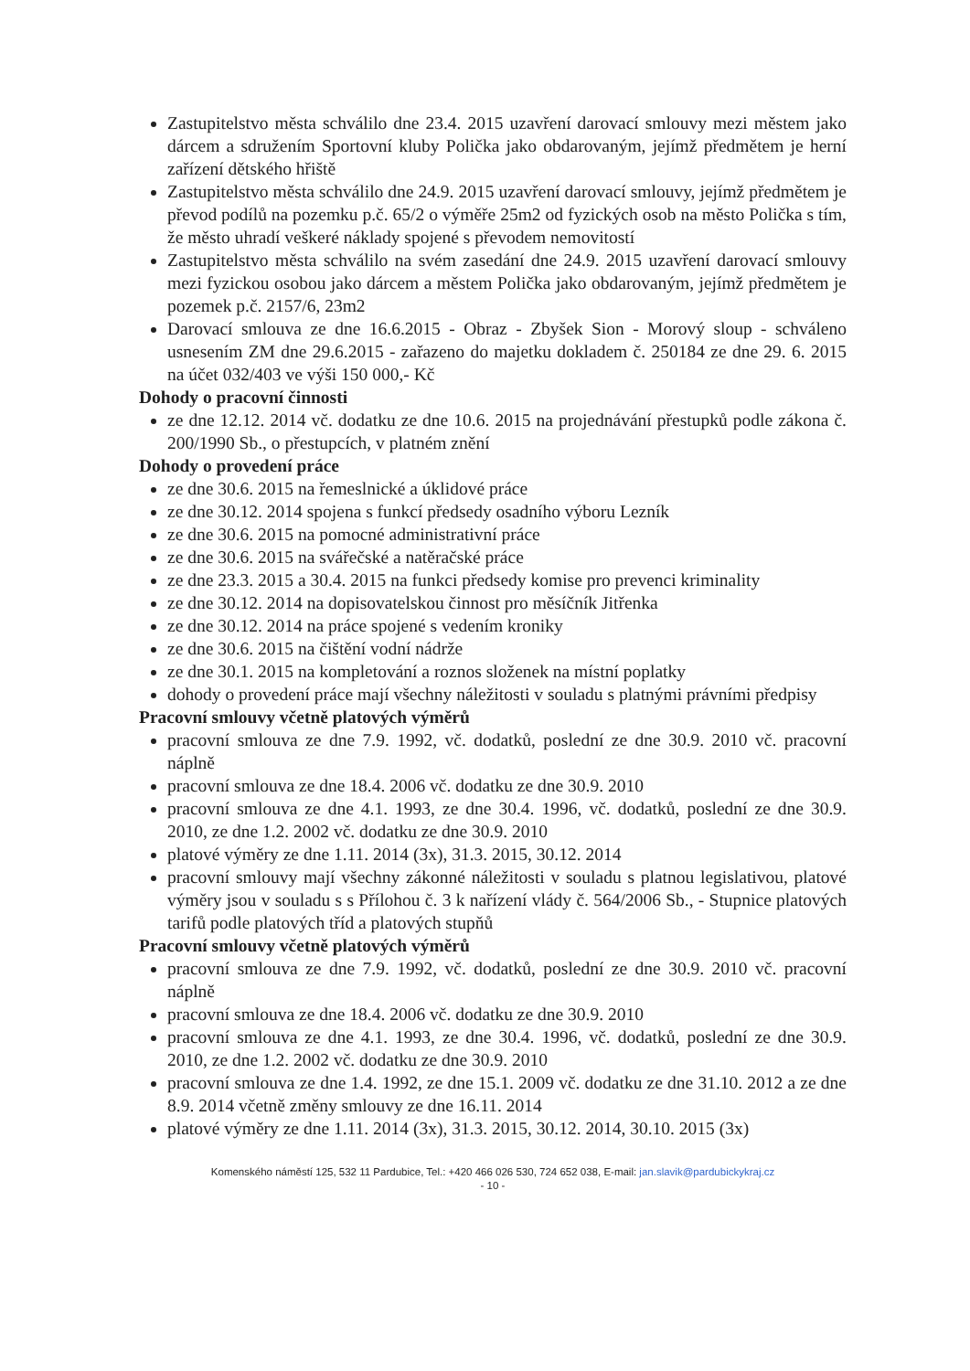Zastupitelstvo města schválilo dne 23.4. 2015 uzavření darovací smlouvy mezi městem jako dárcem a sdružením Sportovní kluby Polička jako obdarovaným, jejímž předmětem je herní zařízení dětského hřiště
Zastupitelstvo města schválilo dne 24.9. 2015 uzavření darovací smlouvy, jejímž předmětem je převod podílů na pozemku p.č. 65/2 o výměře 25m2 od fyzických osob na město Polička s tím, že město uhradí veškeré náklady spojené s převodem nemovitostí
Zastupitelstvo města schválilo na svém zasedání dne 24.9. 2015 uzavření darovací smlouvy mezi fyzickou osobou jako dárcem a městem Polička jako obdarovaným, jejímž předmětem je pozemek p.č. 2157/6, 23m2
Darovací smlouva ze dne 16.6.2015 - Obraz - Zbyšek Sion - Morový sloup - schváleno usnesením ZM dne 29.6.2015 - zařazeno do majetku dokladem č. 250184 ze dne 29. 6. 2015 na účet 032/403 ve výši 150 000,- Kč
Dohody o pracovní činnosti
ze dne 12.12. 2014 vč. dodatku ze dne 10.6. 2015 na projednávání přestupků podle zákona č. 200/1990 Sb., o přestupcích, v platném znění
Dohody o provedení práce
ze dne 30.6. 2015 na řemeslnické a úklidové práce
ze dne 30.12. 2014 spojena s funkcí předsedy osadního výboru Lezník
ze dne 30.6. 2015 na pomocné administrativní práce
ze dne 30.6. 2015 na svářečské a natěračské práce
ze dne 23.3. 2015 a 30.4. 2015 na funkci předsedy komise pro prevenci kriminality
ze dne 30.12. 2014 na dopisovatelskou činnost pro měsíčník Jitřenka
ze dne 30.12. 2014 na práce spojené s vedením kroniky
ze dne 30.6. 2015 na čištění vodní nádrže
ze dne 30.1. 2015 na kompletování a roznos složenek na místní poplatky
dohody o provedení práce mají všechny náležitosti v souladu s platnými právními předpisy
Pracovní smlouvy včetně platových výměrů
pracovní smlouva ze dne 7.9. 1992, vč. dodatků, poslední ze dne 30.9. 2010 vč. pracovní náplně
pracovní smlouva ze dne 18.4. 2006 vč. dodatku ze dne 30.9. 2010
pracovní smlouva ze dne 4.1. 1993, ze dne 30.4. 1996, vč. dodatků, poslední ze dne 30.9. 2010, ze dne 1.2. 2002 vč. dodatku ze dne 30.9. 2010
platové výměry ze dne 1.11. 2014 (3x), 31.3. 2015, 30.12. 2014
pracovní smlouvy mají všechny zákonné náležitosti v souladu s platnou legislativou, platové výměry jsou v souladu s s Přílohou č. 3 k nařízení vlády č. 564/2006 Sb., - Stupnice platových tarifů podle platových tříd a platových stupňů
Pracovní smlouvy včetně platových výměrů
pracovní smlouva ze dne 7.9. 1992, vč. dodatků, poslední ze dne 30.9. 2010 vč. pracovní náplně
pracovní smlouva ze dne 18.4. 2006 vč. dodatku ze dne 30.9. 2010
pracovní smlouva ze dne 4.1. 1993, ze dne 30.4. 1996, vč. dodatků, poslední ze dne 30.9. 2010, ze dne 1.2. 2002 vč. dodatku ze dne 30.9. 2010
pracovní smlouva ze dne 1.4. 1992, ze dne 15.1. 2009 vč. dodatku ze dne 31.10. 2012 a ze dne 8.9. 2014 včetně změny smlouvy ze dne 16.11. 2014
platové výměry ze dne 1.11. 2014 (3x), 31.3. 2015, 30.12. 2014, 30.10. 2015 (3x)
Komenského náměstí 125, 532 11 Pardubice, Tel.: +420 466 026 530, 724 652 038, E-mail: jan.slavik@pardubickykraj.cz
- 10 -